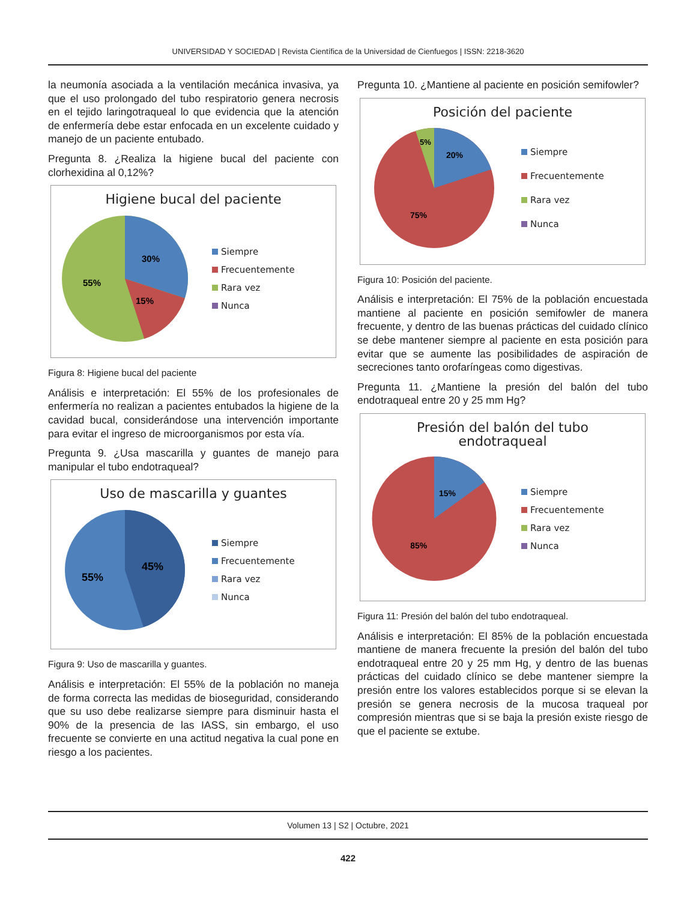UNIVERSIDAD Y SOCIEDAD | Revista Científica de la Universidad de Cienfuegos | ISSN: 2218-3620
la neumonía asociada a la ventilación mecánica invasiva, ya que el uso prolongado del tubo respiratorio genera necrosis en el tejido laringotraqueal lo que evidencia que la atención de enfermería debe estar enfocada en un excelente cuidado y manejo de un paciente entubado.
Pregunta 8. ¿Realiza la higiene bucal del paciente con clorhexidina al 0,12%?
Higiene bucal del paciente
30%
15%
55%
Siempre
Frecuentemente
Rara vez
Nunca
Figura 8: Higiene bucal del paciente
Análisis e interpretación: El 55% de los profesionales de enfermería no realizan a pacientes entubados la higiene de la cavidad bucal, considerándose una intervención importante para evitar el ingreso de microorganismos por esta vía.
Pregunta 9. ¿Usa mascarilla y guantes de manejo para manipular el tubo endotraqueal?
Uso de mascarilla y guantes
45%
55%
Siempre
Frecuentemente
Rara vez
Nunca
Figura 9: Uso de mascarilla y guantes.
Análisis e interpretación: El 55% de la población no maneja de forma correcta las medidas de bioseguridad, considerando que su uso debe realizarse siempre para disminuir hasta el 90% de la presencia de las IASS, sin embargo, el uso frecuente se convierte en una actitud negativa la cual pone en riesgo a los pacientes.
Pregunta 10. ¿Mantiene al paciente en posición semifowler?
Posición del paciente
20%
5%
75%
Siempre
Frecuentemente
Rara vez
Nunca
Figura 10: Posición del paciente.
Análisis e interpretación: El 75% de la población encuestada mantiene al paciente en posición semifowler de manera frecuente, y dentro de las buenas prácticas del cuidado clínico se debe mantener siempre al paciente en esta posición para evitar que se aumente las posibilidades de aspiración de secreciones tanto orofaríngeas como digestivas.
Pregunta 11. ¿Mantiene la presión del balón del tubo endotraqueal entre 20 y 25 mm Hg?
Presión del balón del tubo
endotraqueal
15%
85%
Siempre
Frecuentemente
Rara vez
Nunca
Figura 11: Presión del balón del tubo endotraqueal.
Análisis e interpretación: El 85% de la población encuestada mantiene de manera frecuente la presión del balón del tubo endotraqueal entre 20 y 25 mm Hg, y dentro de las buenas prácticas del cuidado clínico se debe mantener siempre la presión entre los valores establecidos porque si se elevan la presión se genera necrosis de la mucosa traqueal por compresión mientras que si se baja la presión existe riesgo de que el paciente se extube.
Volumen 13 | S2 | Octubre, 2021
422